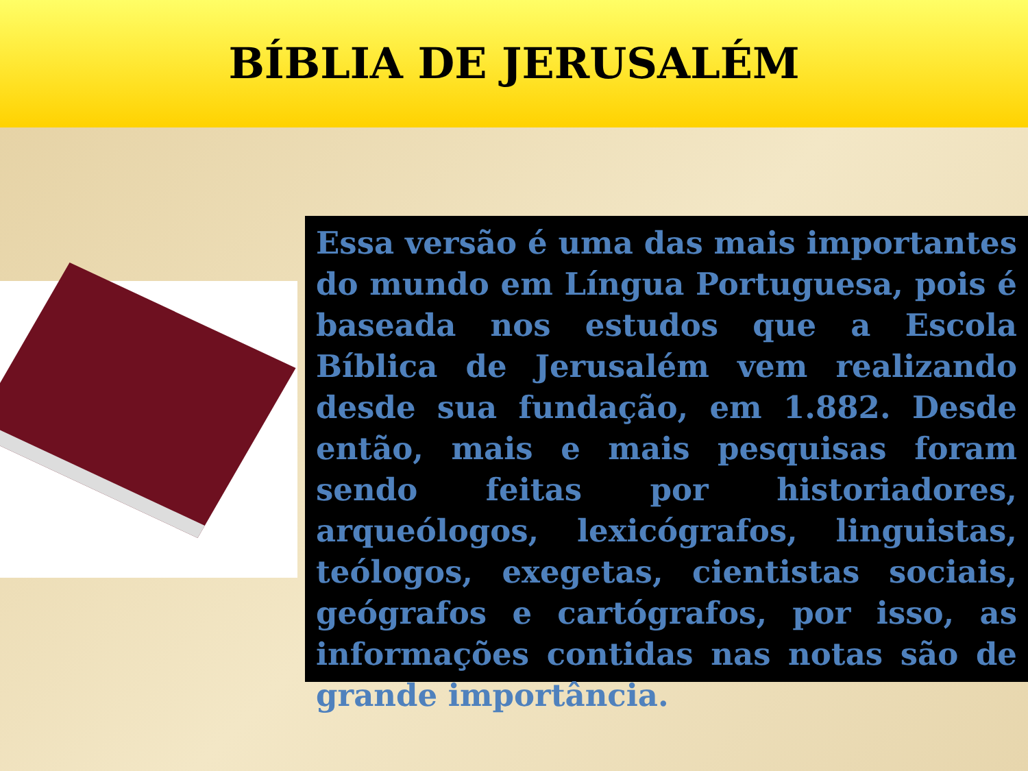BÍBLIA DE JERUSALÉM
Essa versão é uma das mais importantes do mundo em Língua Portuguesa, pois é baseada nos estudos que a Escola Bíblica de Jerusalém vem realizando desde sua fundação, em 1.882. Desde então, mais e mais pesquisas foram sendo feitas por historiadores, arqueólogos, lexicógrafos, linguistas, teólogos, exegetas, cientistas sociais, geógrafos e cartógrafos, por isso, as informações contidas nas notas são de grande importância.